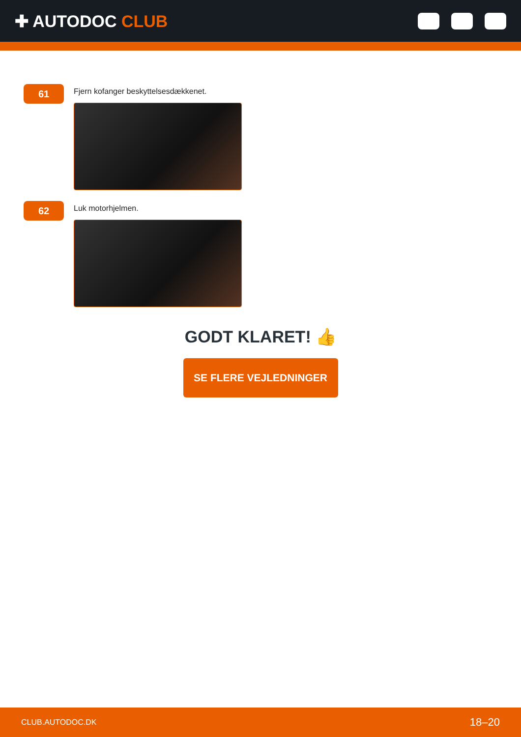✚ AUTODOC CLUB
61
Fjern kofanger beskyttelsesdækkenet.
62
Luk motorhjelmen.
GODT KLARET! 👍
SE FLERE VEJLEDNINGER
CLUB.AUTODOC.DK 18–20